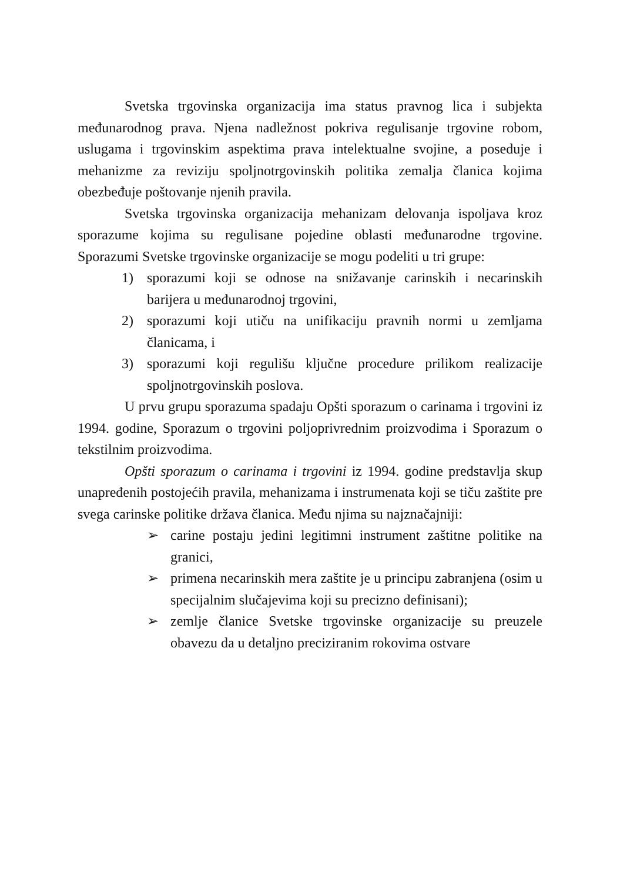Svetska trgovinska organizacija ima status pravnog lica i subjekta međunarodnog prava. Njena nadležnost pokriva regulisanje trgovine robom, uslugama i trgovinskim aspektima prava intelektualne svojine, a poseduje i mehanizme za reviziju spoljnotrgovinskih politika zemalja članica kojima obezbeđuje poštovanje njenih pravila.
Svetska trgovinska organizacija mehanizam delovanja ispoljava kroz sporazume kojima su regulisane pojedine oblasti međunarodne trgovine. Sporazumi Svetske trgovinske organizacije se mogu podeliti u tri grupe:
1) sporazumi koji se odnose na snižavanje carinskih i necarinskih barijera u međunarodnoj trgovini,
2) sporazumi koji utiču na unifikaciju pravnih normi u zemljama članicama, i
3) sporazumi koji regulišu ključne procedure prilikom realizacije spoljnotrgovinskih poslova.
U prvu grupu sporazuma spadaju Opšti sporazum o carinama i trgovini iz 1994. godine, Sporazum o trgovini poljoprivrednim proizvodima i Sporazum o tekstilnim proizvodima.
Opšti sporazum o carinama i trgovini iz 1994. godine predstavlja skup unapređenih postojećih pravila, mehanizama i instrumenata koji se tiču zaštite pre svega carinske politike država članica. Među njima su najznačajniji:
➢ carine postaju jedini legitimni instrument zaštitne politike na granici,
➢ primena necarinskih mera zaštite je u principu zabranjena (osim u specijalnim slučajevima koji su precizno definisani);
➢ zemlje članice Svetske trgovinske organizacije su preuzele obavezu da u detaljno preciziranim rokovima ostvare